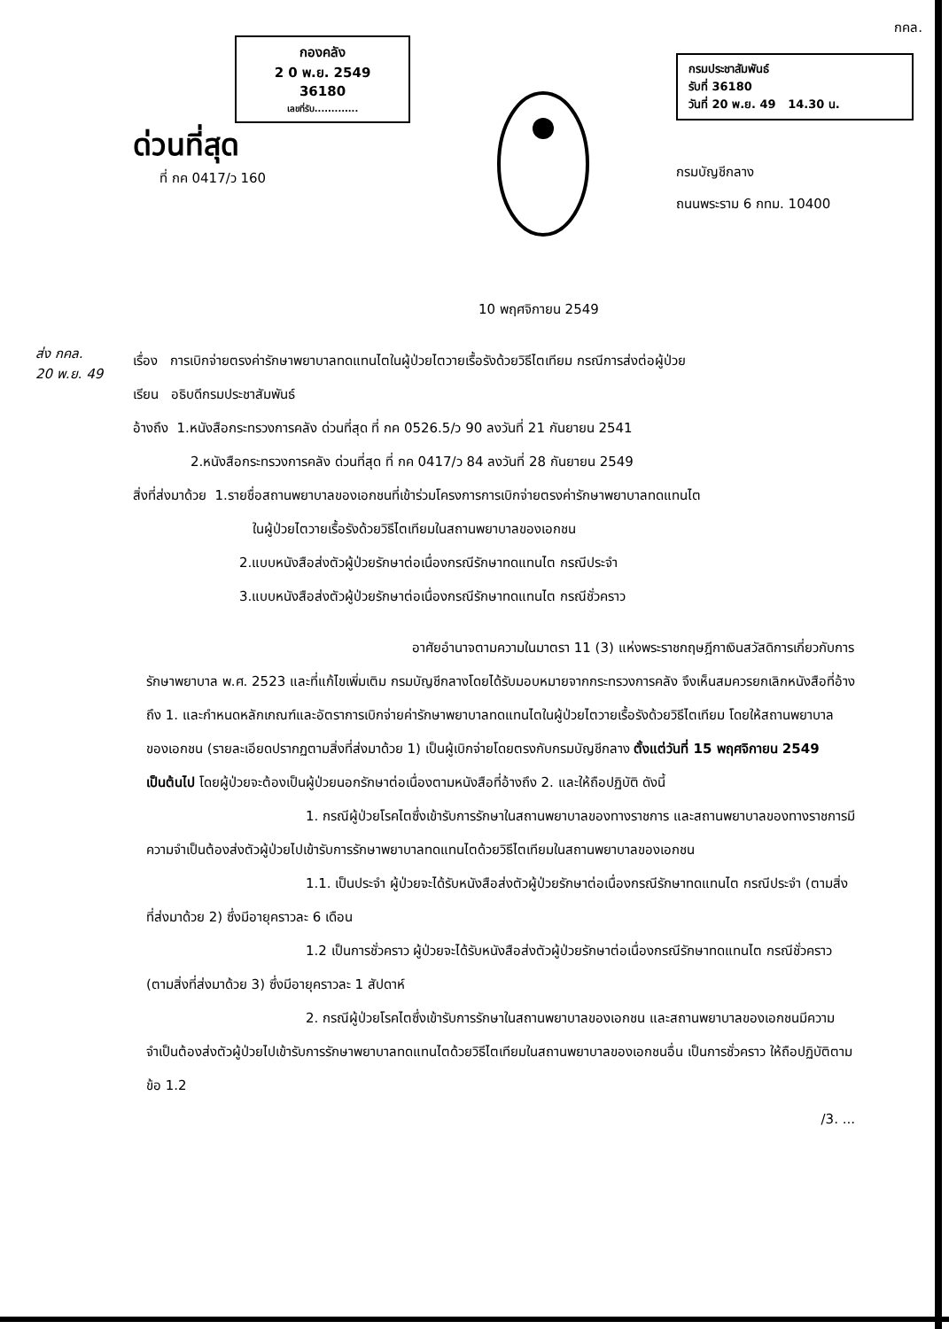กองคลัง
2 0 พ.ย. 2549
36180
เลขที่รับ.............
ด่วนที่สุด
ที่ กค 0417/ว 160
กรมประชาสัมพันธ์
รับที่ 36180
วันที่ 20 พ.ย. 49 14.30 น.
กรมบัญชีกลาง
ถนนพระราม 6 กทม. 10400
กคล.
10 พฤศจิกายน 2549
ส่ง กคล.
20 พ.ย. 49
เรื่อง การเบิกจ่ายตรงค่ารักษาพยาบาลทดแทนไตในผู้ป่วยไตวายเรื้อรังด้วยวิธีไตเทียม กรณีการส่งต่อผู้ป่วย
เรียน อธิบดีกรมประชาสัมพันธ์
อ้างถึง 1.หนังสือกระทรวงการคลัง ด่วนที่สุด ที่ กค 0526.5/ว 90 ลงวันที่ 21 กันยายน 2541
2.หนังสือกระทรวงการคลัง ด่วนที่สุด ที่ กค 0417/ว 84 ลงวันที่ 28 กันยายน 2549
สิ่งที่ส่งมาด้วย 1.รายชื่อสถานพยาบาลของเอกชนที่เข้าร่วมโครงการการเบิกจ่ายตรงค่ารักษาพยาบาลทดแทนไต
ในผู้ป่วยไตวายเรื้อรังด้วยวิธีไตเทียมในสถานพยาบาลของเอกชน
2.แบบหนังสือส่งตัวผู้ป่วยรักษาต่อเนื่องกรณีรักษาทดแทนไต กรณีประจำ
3.แบบหนังสือส่งตัวผู้ป่วยรักษาต่อเนื่องกรณีรักษาทดแทนไต กรณีชั่วคราว
อาศัยอำนาจตามความในมาตรา 11 (3) แห่งพระราชกฤษฎีกาเงินสวัสดิการเกี่ยวกับการรักษาพยาบาล พ.ศ. 2523 และที่แก้ไขเพิ่มเติม กรมบัญชีกลางโดยได้รับมอบหมายจากกระทรวงการคลัง จึงเห็นสมควรยกเลิกหนังสือที่อ้างถึง 1. และกำหนดหลักเกณฑ์และอัตราการเบิกจ่ายค่ารักษาพยาบาลทดแทนไตในผู้ป่วยไตวายเรื้อรังด้วยวิธีไตเทียม โดยให้สถานพยาบาลของเอกชน (รายละเอียดปรากฏตามสิ่งที่ส่งมาด้วย 1) เป็นผู้เบิกจ่ายโดยตรงกับกรมบัญชีกลาง ตั้งแต่วันที่ 15 พฤศจิกายน 2549 เป็นต้นไป โดยผู้ป่วยจะต้องเป็นผู้ป่วยนอกรักษาต่อเนื่องตามหนังสือที่อ้างถึง 2. และให้ถือปฏิบัติ ดังนี้
1. กรณีผู้ป่วยโรคไตซึ่งเข้ารับการรักษาในสถานพยาบาลของทางราชการ และสถานพยาบาลของทางราชการมีความจำเป็นต้องส่งตัวผู้ป่วยไปเข้ารับการรักษาพยาบาลทดแทนไตด้วยวิธีไตเทียมในสถานพยาบาลของเอกชน
1.1. เป็นประจำ ผู้ป่วยจะได้รับหนังสือส่งตัวผู้ป่วยรักษาต่อเนื่องกรณีรักษาทดแทนไต กรณีประจำ (ตามสิ่งที่ส่งมาด้วย 2) ซึ่งมีอายุคราวละ 6 เดือน
1.2 เป็นการชั่วคราว ผู้ป่วยจะได้รับหนังสือส่งตัวผู้ป่วยรักษาต่อเนื่องกรณีรักษาทดแทนไต กรณีชั่วคราว (ตามสิ่งที่ส่งมาด้วย 3) ซึ่งมีอายุคราวละ 1 สัปดาห์
2. กรณีผู้ป่วยโรคไตซึ่งเข้ารับการรักษาในสถานพยาบาลของเอกชน และสถานพยาบาลของเอกชนมีความจำเป็นต้องส่งตัวผู้ป่วยไปเข้ารับการรักษาพยาบาลทดแทนไตด้วยวิธีไตเทียมในสถานพยาบาลของเอกชนอื่น เป็นการชั่วคราว ให้ถือปฏิบัติตามข้อ 1.2
/3. ...